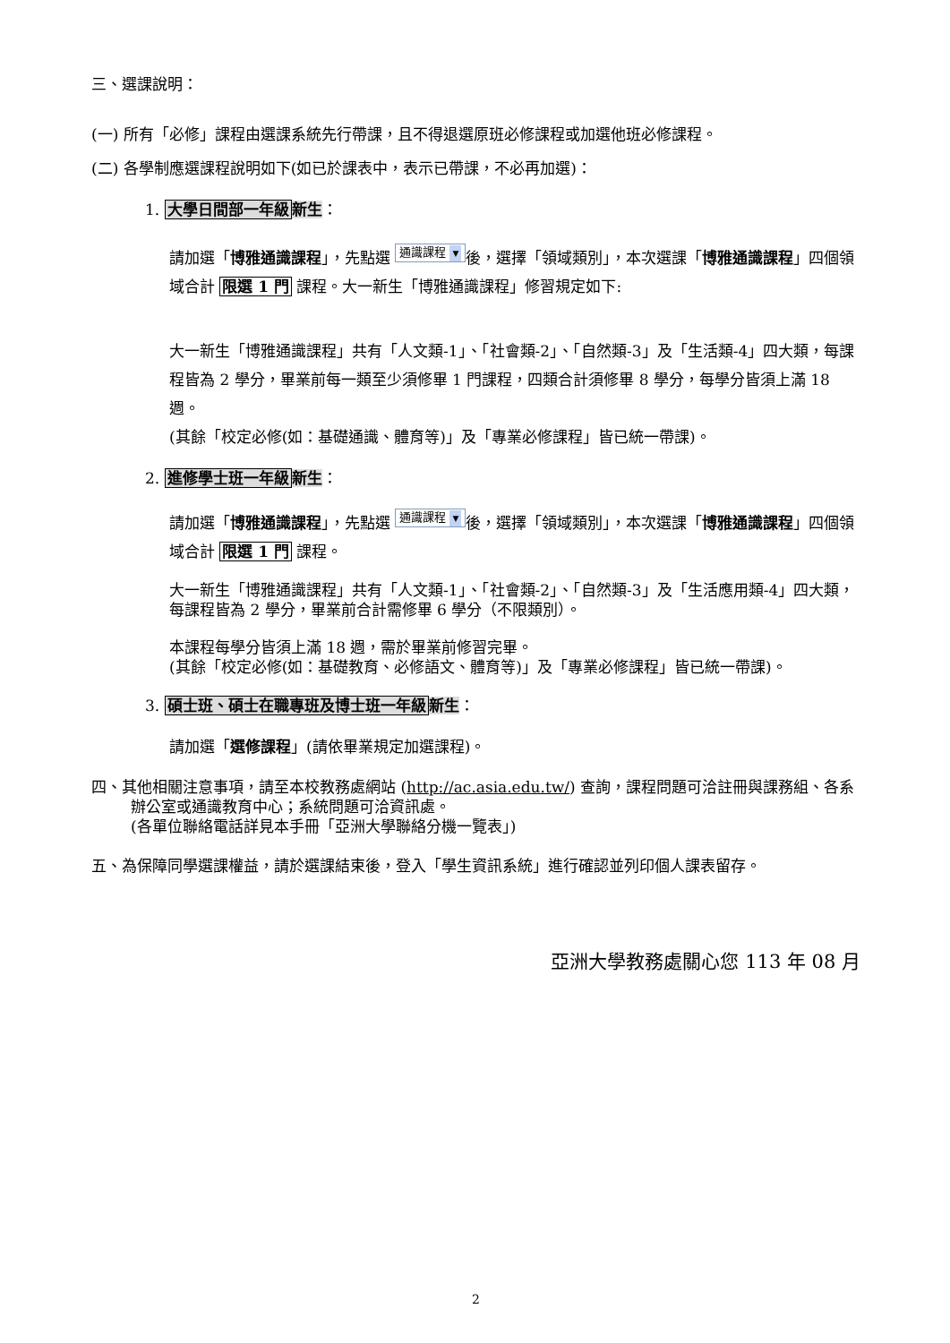三、選課說明：
(一) 所有「必修」課程由選課系統先行帶課，且不得退選原班必修課程或加選他班必修課程。
(二) 各學制應選課程說明如下(如已於課表中，表示已帶課，不必再加選)：
1. 大學日間部一年級 新生：
請加選「博雅通識課程」，先點選 通識課程 ▼ 後，選擇「領域類別」，本次選課「博雅通識課程」四個領域合計 限選 1 門 課程。大一新生「博雅通識課程」修習規定如下:
大一新生「博雅通識課程」共有「人文類-1」、「社會類-2」、「自然類-3」及「生活類-4」四大類，每課程皆為 2 學分，畢業前每一類至少須修畢 1 門課程，四類合計須修畢 8 學分，每學分皆須上滿 18 週。
(其餘「校定必修(如：基礎通識、體育等)」及「專業必修課程」皆已統一帶課)。
2. 進修學士班一年級 新生：
請加選「博雅通識課程」，先點選 通識課程 ▼ 後，選擇「領域類別」，本次選課「博雅通識課程」四個領域合計 限選 1 門 課程。
大一新生「博雅通識課程」共有「人文類-1」、「社會類-2」、「自然類-3」及「生活應用類-4」四大類，每課程皆為 2 學分，畢業前合計需修畢 6 學分（不限類別）。
本課程每學分皆須上滿 18 週，需於畢業前修習完畢。
(其餘「校定必修(如：基礎教育、必修語文、體育等)」及「專業必修課程」皆已統一帶課)。
3. 碩士班、碩士在職專班及博士班一年級 新生：
請加選「選修課程」(請依畢業規定加選課程)。
四、其他相關注意事項，請至本校教務處網站 (http://ac.asia.edu.tw/) 查詢，課程問題可洽註冊與課務組、各系辦公室或通識教育中心；系統問題可洽資訊處。
(各單位聯絡電話詳見本手冊「亞洲大學聯絡分機一覽表」)
五、為保障同學選課權益，請於選課結束後，登入「學生資訊系統」進行確認並列印個人課表留存。
亞洲大學教務處關心您 113 年 08 月
2